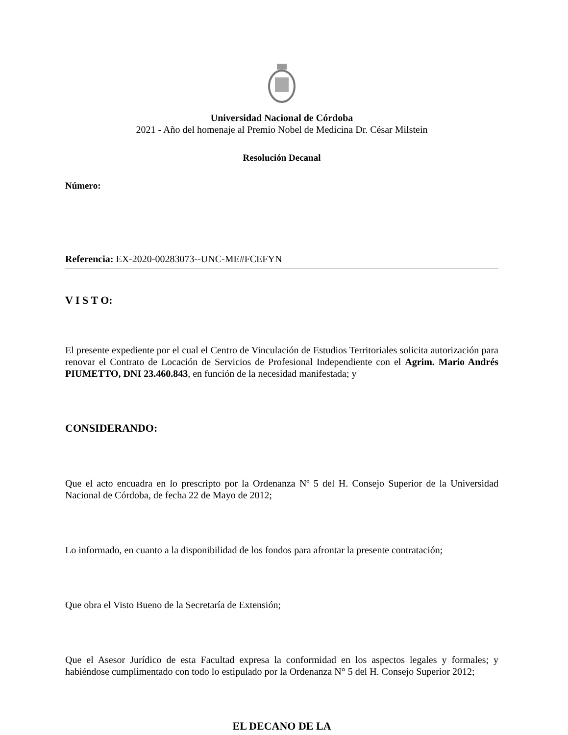Universidad Nacional de Córdoba
2021 - Año del homenaje al Premio Nobel de Medicina Dr. César Milstein
Resolución Decanal
Número:
Referencia: EX-2020-00283073--UNC-ME#FCEFYN
V I S T O:
El presente expediente por el cual el Centro de Vinculación de Estudios Territoriales solicita autorización para renovar el Contrato de Locación de Servicios de Profesional Independiente con el Agrim. Mario Andrés PIUMETTO, DNI 23.460.843, en función de la necesidad manifestada; y
CONSIDERANDO:
Que el acto encuadra en lo prescripto por la Ordenanza Nº 5 del H. Consejo Superior de la Universidad Nacional de Córdoba, de fecha 22 de Mayo de 2012;
Lo informado, en cuanto a la disponibilidad de los fondos para afrontar la presente contratación;
Que obra el Visto Bueno de la Secretaría de Extensión;
Que el Asesor Jurídico de esta Facultad expresa la conformidad en los aspectos legales y formales; y habiéndose cumplimentado con todo lo estipulado por la Ordenanza N° 5 del H. Consejo Superior 2012;
EL DECANO DE LA